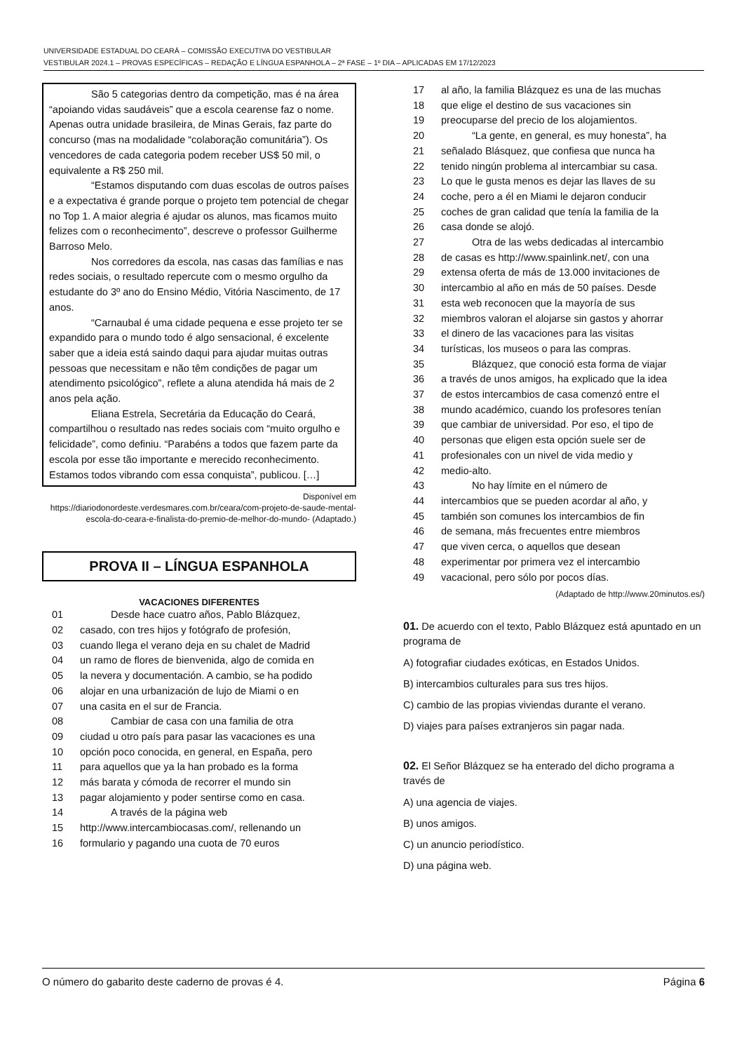UNIVERSIDADE ESTADUAL DO CEARÁ – COMISSÃO EXECUTIVA DO VESTIBULAR
VESTIBULAR 2024.1 – PROVAS ESPECÍFICAS – REDAÇÃO E LÍNGUA ESPANHOLA – 2ª FASE – 1º DIA – APLICADAS EM 17/12/2023
São 5 categorias dentro da competição, mas é na área “apoiando vidas saudáveis” que a escola cearense faz o nome. Apenas outra unidade brasileira, de Minas Gerais, faz parte do concurso (mas na modalidade “colaboração comunitária”). Os vencedores de cada categoria podem receber US$ 50 mil, o equivalente a R$ 250 mil.
“Estamos disputando com duas escolas de outros países e a expectativa é grande porque o projeto tem potencial de chegar no Top 1. A maior alegria é ajudar os alunos, mas ficamos muito felizes com o reconhecimento”, descreve o professor Guilherme Barroso Melo.
Nos corredores da escola, nas casas das famílias e nas redes sociais, o resultado repercute com o mesmo orgulho da estudante do 3º ano do Ensino Médio, Vitória Nascimento, de 17 anos.
“Carnaubal é uma cidade pequena e esse projeto ter se expandido para o mundo todo é algo sensacional, é excelente saber que a ideia está saindo daqui para ajudar muitas outras pessoas que necessitam e não têm condições de pagar um atendimento psicológico”, reflete a aluna atendida há mais de 2 anos pela ação.
Eliana Estrela, Secretária da Educação do Ceará, compartilhou o resultado nas redes sociais com “muito orgulho e felicidade”, como definiu. “Parabéns a todos que fazem parte da escola por esse tão importante e merecido reconhecimento. Estamos todos vibrando com essa conquista”, publicou. […]
Disponível em
https://diariodonordeste.verdesmares.com.br/ceara/com-projeto-de-saude-mental-escola-do-ceara-e-finalista-do-premio-de-melhor-do-mundo- (Adaptado.)
PROVA II – LÍNGUA ESPANHOLA
VACACIONES DIFERENTES
01 Desde hace cuatro años, Pablo Blázquez,
02 casado, con tres hijos y fotógrafo de profesión,
03 cuando llega el verano deja en su chalet de Madrid
04 un ramo de flores de bienvenida, algo de comida en
05 la nevera y documentación. A cambio, se ha podido
06 alojar en una urbanización de lujo de Miami o en
07 una casita en el sur de Francia.
08 Cambiar de casa con una familia de otra
09 ciudad u otro país para pasar las vacaciones es una
10 opción poco conocida, en general, en España, pero
11 para aquellos que ya la han probado es la forma
12 más barata y cómoda de recorrer el mundo sin
13 pagar alojamiento y poder sentirse como en casa.
14 A través de la página web
15 http://www.intercambiocasas.com/, rellenando un
16 formulario y pagando una cuota de 70 euros
17 al año, la familia Blázquez es una de las muchas
18 que elige el destino de sus vacaciones sin
19 preocuparse del precio de los alojamientos.
20 “La gente, en general, es muy honesta”, ha
21 señalado Blásquez, que confiesa que nunca ha
22 tenido ningún problema al intercambiar su casa.
23 Lo que le gusta menos es dejar las llaves de su
24 coche, pero a él en Miami le dejaron conducir
25 coches de gran calidad que tenía la familia de la
26 casa donde se alojó.
27 Otra de las webs dedicadas al intercambio
28 de casas es http://www.spainlink.net/, con una
29 extensa oferta de más de 13.000 invitaciones de
30 intercambio al año en más de 50 países. Desde
31 esta web reconocen que la mayoría de sus
32 miembros valoran el alojarse sin gastos y ahorrar
33 el dinero de las vacaciones para las visitas
34 turísticas, los museos o para las compras.
35 Blázquez, que conoció esta forma de viajar
36 a través de unos amigos, ha explicado que la idea
37 de estos intercambios de casa comenzó entre el
38 mundo académico, cuando los profesores tenían
39 que cambiar de universidad. Por eso, el tipo de
40 personas que eligen esta opción suele ser de
41 profesionales con un nivel de vida medio y
42 medio-alto.
43 No hay límite en el número de
44 intercambios que se pueden acordar al año, y
45 también son comunes los intercambios de fin
46 de semana, más frecuentes entre miembros
47 que viven cerca, o aquellos que desean
48 experimentar por primera vez el intercambio
49 vacacional, pero sólo por pocos días.
(Adaptado de http://www.20minutos.es/)
01. De acuerdo con el texto, Pablo Blázquez está apuntado en un programa de
A) fotografiar ciudades exóticas, en Estados Unidos.
B) intercambios culturales para sus tres hijos.
C) cambio de las propias viviendas durante el verano.
D) viajes para países extranjeros sin pagar nada.
02. El Señor Blázquez se ha enterado del dicho programa a través de
A) una agencia de viajes.
B) unos amigos.
C) un anuncio periodístico.
D) una página web.
O número do gabarito deste caderno de provas é 4. Página 6